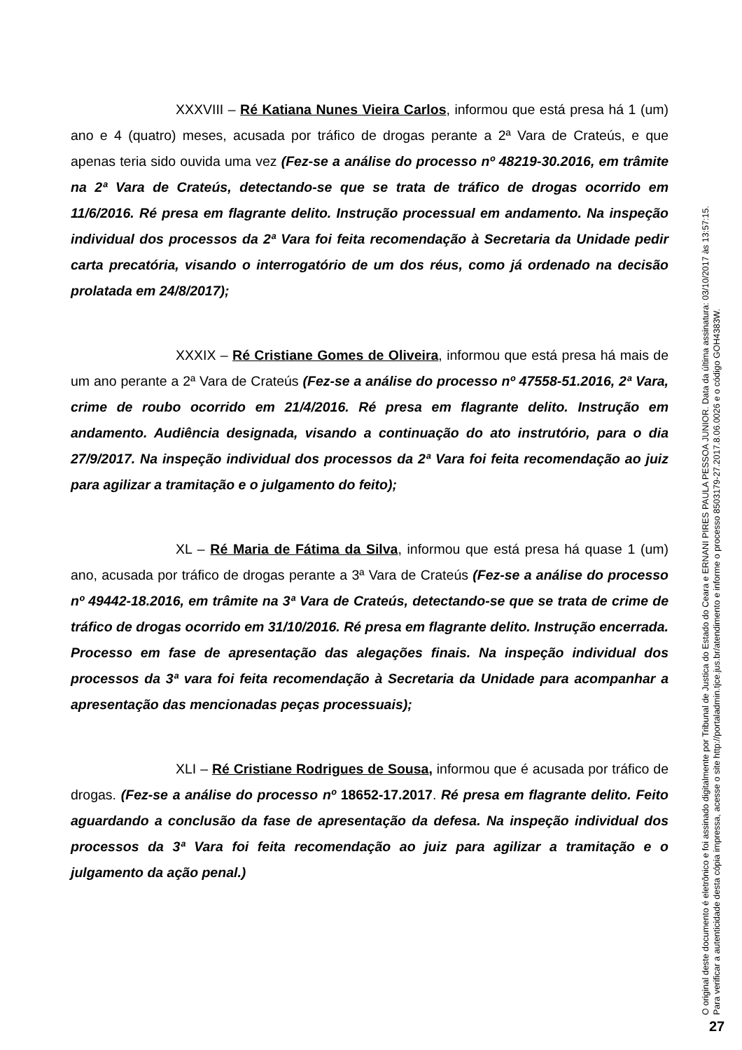XXXVIII – Ré Katiana Nunes Vieira Carlos, informou que está presa há 1 (um) ano e 4 (quatro) meses, acusada por tráfico de drogas perante a 2ª Vara de Crateús, e que apenas teria sido ouvida uma vez (Fez-se a análise do processo nº 48219-30.2016, em trâmite na 2ª Vara de Crateús, detectando-se que se trata de tráfico de drogas ocorrido em 11/6/2016. Ré presa em flagrante delito. Instrução processual em andamento. Na inspeção individual dos processos da 2ª Vara foi feita recomendação à Secretaria da Unidade pedir carta precatória, visando o interrogatório de um dos réus, como já ordenado na decisão prolatada em 24/8/2017);
XXXIX – Ré Cristiane Gomes de Oliveira, informou que está presa há mais de um ano perante a 2ª Vara de Crateús (Fez-se a análise do processo nº 47558-51.2016, 2ª Vara, crime de roubo ocorrido em 21/4/2016. Ré presa em flagrante delito. Instrução em andamento. Audiência designada, visando a continuação do ato instrutório, para o dia 27/9/2017. Na inspeção individual dos processos da 2ª Vara foi feita recomendação ao juiz para agilizar a tramitação e o julgamento do feito);
XL – Ré Maria de Fátima da Silva, informou que está presa há quase 1 (um) ano, acusada por tráfico de drogas perante a 3ª Vara de Crateús (Fez-se a análise do processo nº 49442-18.2016, em trâmite na 3ª Vara de Crateús, detectando-se que se trata de crime de tráfico de drogas ocorrido em 31/10/2016. Ré presa em flagrante delito. Instrução encerrada. Processo em fase de apresentação das alegações finais. Na inspeção individual dos processos da 3ª vara foi feita recomendação à Secretaria da Unidade para acompanhar a apresentação das mencionadas peças processuais);
XLI – Ré Cristiane Rodrigues de Sousa, informou que é acusada por tráfico de drogas. (Fez-se a análise do processo nº 18652-17.2017. Ré presa em flagrante delito. Feito aguardando a conclusão da fase de apresentação da defesa. Na inspeção individual dos processos da 3ª Vara foi feita recomendação ao juiz para agilizar a tramitação e o julgamento da ação penal.)
O original deste documento é eletrônico e foi assinado digitalmente por Tribunal de Justica do Estado do Ceara e ERNANI PIRES PAULA PESSOA JUNIOR. Data da última assinatura: 03/10/2017 às 13:57:15.
Para verificar a autenticidade desta cópia impressa, acesse o site http://portaladmin.tjce.jus.br/atendimento e informe o processo 8503179-27.2017.8.06.0026 e o código GOH4383W.
27